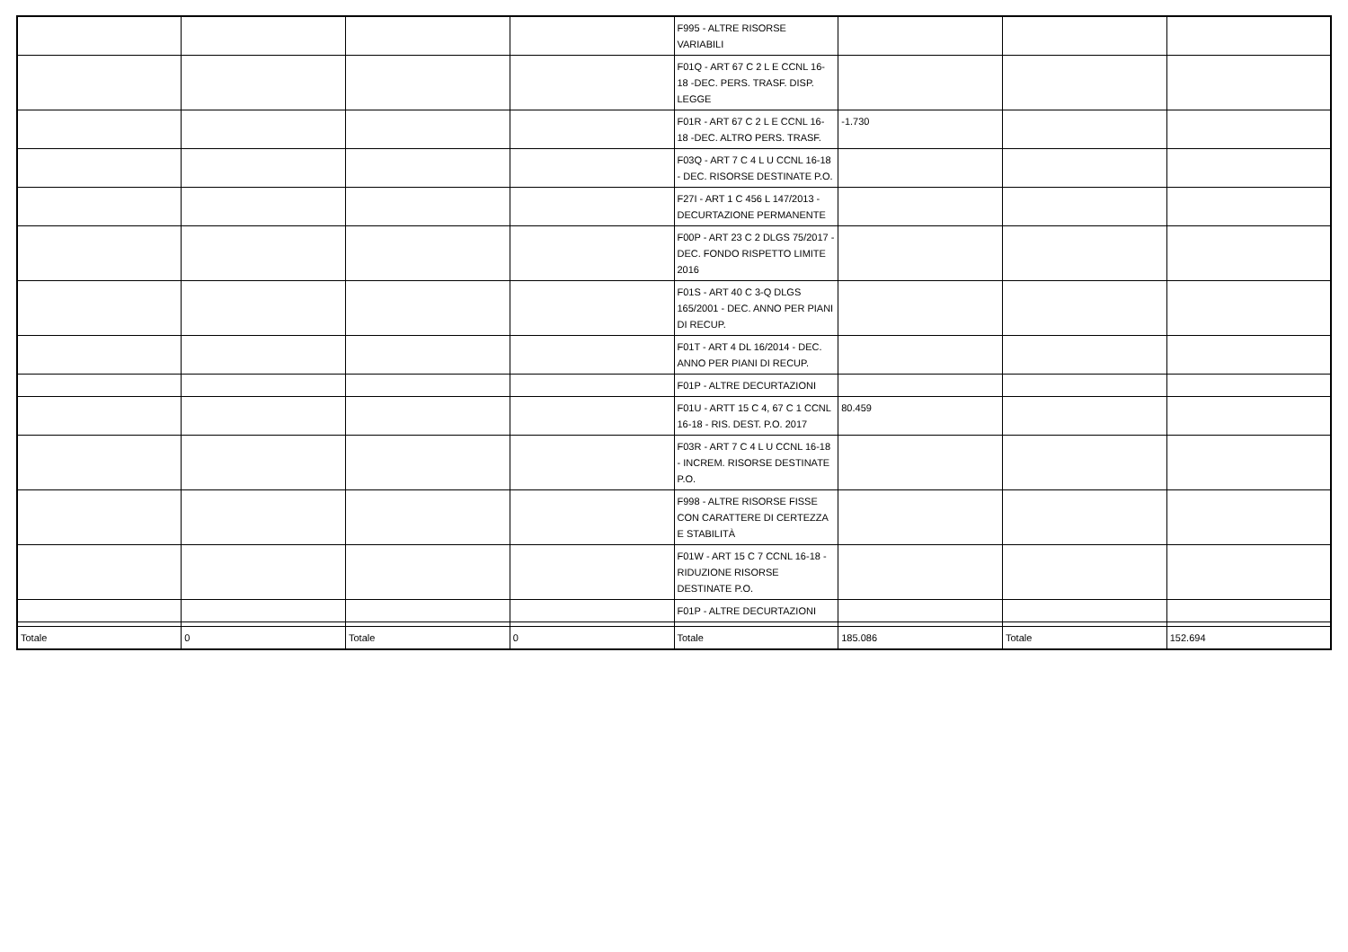| | | | | F995 - ALTRE RISORSE VARIABILI | | | |
| | | | | F01Q - ART 67 C 2 L E CCNL 16-18 -DEC. PERS. TRASF. DISP. LEGGE | | | |
| | | | | F01R - ART 67 C 2 L E CCNL 16-18 -DEC. ALTRO PERS. TRASF. | -1.730 | | |
| | | | | F03Q - ART 7 C 4 L U CCNL 16-18 - DEC. RISORSE DESTINATE P.O. | | | |
| | | | | F27I - ART 1 C 456 L 147/2013 - DECURTAZIONE PERMANENTE | | | |
| | | | | F00P - ART 23 C 2 DLGS 75/2017 - DEC. FONDO RISPETTO LIMITE 2016 | | | |
| | | | | F01S - ART 40 C 3-Q DLGS 165/2001 - DEC. ANNO PER PIANI DI RECUP. | | | |
| | | | | F01T - ART 4 DL 16/2014 - DEC. ANNO PER PIANI DI RECUP. | | | |
| | | | | F01P - ALTRE DECURTAZIONI | | | |
| | | | | F01U - ARTT 15 C 4, 67 C 1 CCNL 16-18 - RIS. DEST. P.O. 2017 | 80.459 | | |
| | | | | F03R - ART 7 C 4 L U CCNL 16-18 - INCREM. RISORSE DESTINATE P.O. | | | |
| | | | | F998 - ALTRE RISORSE FISSE CON CARATTERE DI CERTEZZA E STABILITÀ | | | |
| | | | | F01W - ART 15 C 7 CCNL 16-18 - RIDUZIONE RISORSE DESTINATE P.O. | | | |
| | | | | F01P - ALTRE DECURTAZIONI | | | |
| Totale | 0 | Totale | 0 | Totale | 185.086 | Totale | 152.694 |